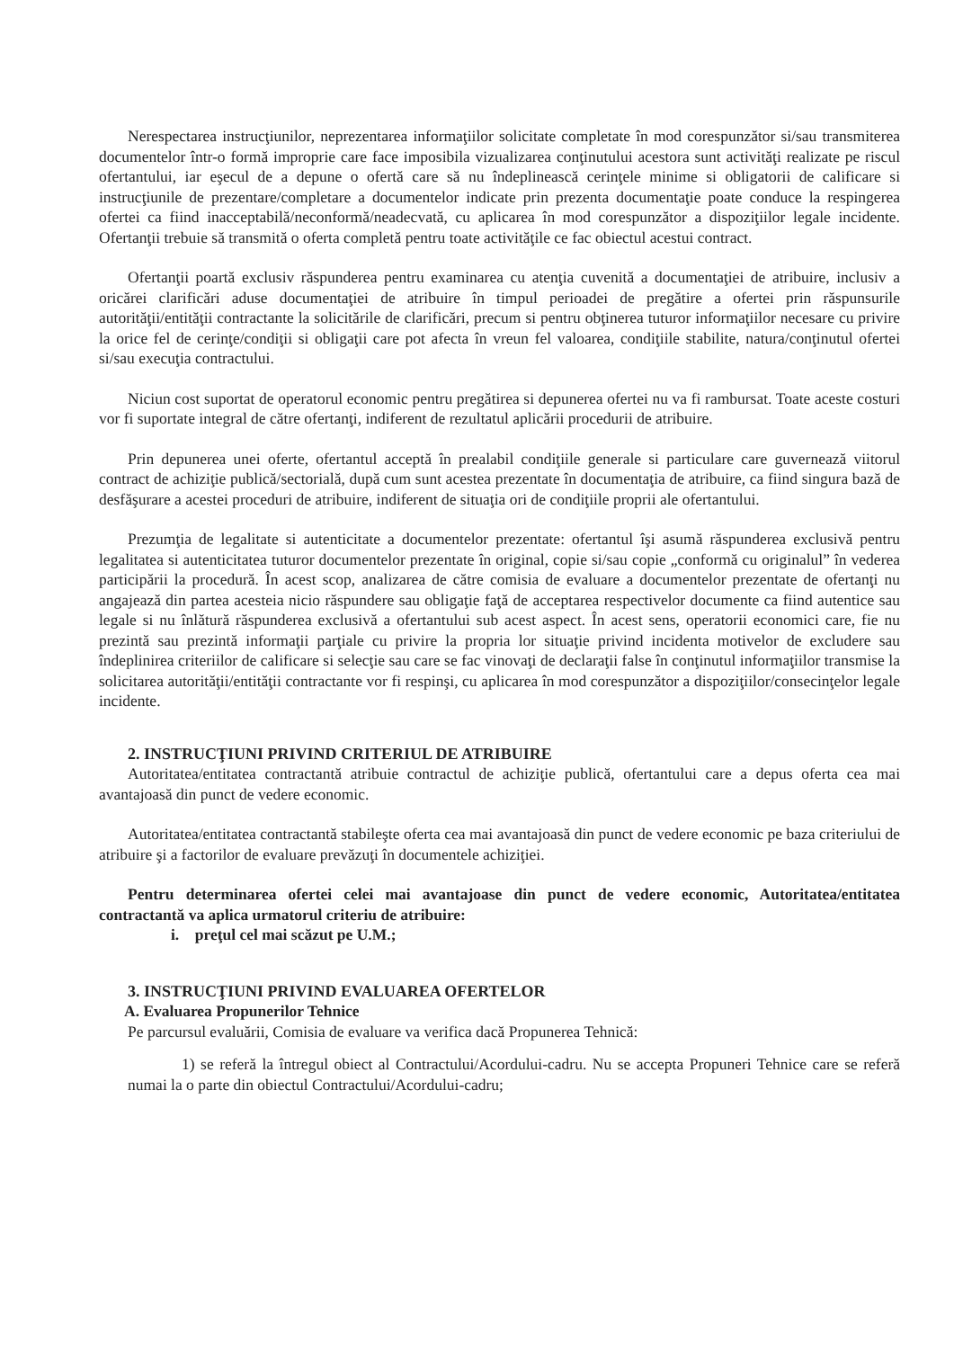Nerespectarea instrucţiunilor, neprezentarea informaţiilor solicitate completate în mod corespunzător si/sau transmiterea documentelor într-o formă improprie care face imposibila vizualizarea conţinutului acestora sunt activităţi realizate pe riscul ofertantului, iar eşecul de a depune o ofertă care să nu îndeplinească cerinţele minime si obligatorii de calificare si instrucţiunile de prezentare/completare a documentelor indicate prin prezenta documentaţie poate conduce la respingerea ofertei ca fiind inacceptabilă/neconformă/neadecvată, cu aplicarea în mod corespunzător a dispoziţiilor legale incidente. Ofertanţii trebuie să transmită o oferta completă pentru toate activităţile ce fac obiectul acestui contract.
Ofertanţii poartă exclusiv răspunderea pentru examinarea cu atenţia cuvenită a documentaţiei de atribuire, inclusiv a oricărei clarificări aduse documentaţiei de atribuire în timpul perioadei de pregătire a ofertei prin răspunsurile autorităţii/entităţii contractante la solicitările de clarificări, precum si pentru obţinerea tuturor informaţiilor necesare cu privire la orice fel de cerinţe/condiţii si obligaţii care pot afecta în vreun fel valoarea, condiţiile stabilite, natura/conţinutul ofertei si/sau execuţia contractului.
Niciun cost suportat de operatorul economic pentru pregătirea si depunerea ofertei nu va fi rambursat. Toate aceste costuri vor fi suportate integral de către ofertanţi, indiferent de rezultatul aplicării procedurii de atribuire.
Prin depunerea unei oferte, ofertantul acceptă în prealabil condiţiile generale si particulare care guvernează viitorul contract de achiziţie publică/sectorială, după cum sunt acestea prezentate în documentaţia de atribuire, ca fiind singura bază de desfăşurare a acestei proceduri de atribuire, indiferent de situaţia ori de condiţiile proprii ale ofertantului.
Prezumţia de legalitate si autenticitate a documentelor prezentate: ofertantul îşi asumă răspunderea exclusivă pentru legalitatea si autenticitatea tuturor documentelor prezentate în original, copie si/sau copie „conformă cu originalul” în vederea participării la procedură. În acest scop, analizarea de către comisia de evaluare a documentelor prezentate de ofertanţi nu angajează din partea acesteia nicio răspundere sau obligaţie faţă de acceptarea respectivelor documente ca fiind autentice sau legale si nu înlătură răspunderea exclusivă a ofertantului sub acest aspect. În acest sens, operatorii economici care, fie nu prezintă sau prezintă informaţii parţiale cu privire la propria lor situaţie privind incidenta motivelor de excludere sau îndeplinirea criteriilor de calificare si selecţie sau care se fac vinovaţi de declaraţii false în conţinutul informaţiilor transmise la solicitarea autorităţii/entităţii contractante vor fi respinşi, cu aplicarea în mod corespunzător a dispoziţiilor/consecinţelor legale incidente.
2. INSTRUCŢIUNI PRIVIND CRITERIUL DE ATRIBUIRE
Autoritatea/entitatea contractantă atribuie contractul de achiziţie publică, ofertantului care a depus oferta cea mai avantajoasă din punct de vedere economic.
Autoritatea/entitatea contractantă stabileşte oferta cea mai avantajoasă din punct de vedere economic pe baza criteriului de atribuire şi a factorilor de evaluare prevăzuţi în documentele achiziţiei.
Pentru determinarea ofertei celei mai avantajoase din punct de vedere economic, Autoritatea/entitatea contractantă va aplica urmatorul criteriu de atribuire:
i. preţul cel mai scăzut pe U.M.;
3. INSTRUCŢIUNI PRIVIND EVALUAREA OFERTELOR
A. Evaluarea Propunerilor Tehnice
Pe parcursul evaluării, Comisia de evaluare va verifica dacă Propunerea Tehnică:
1) se referă la întregul obiect al Contractului/Acordului-cadru. Nu se accepta Propuneri Tehnice care se referă numai la o parte din obiectul Contractului/Acordului-cadru;